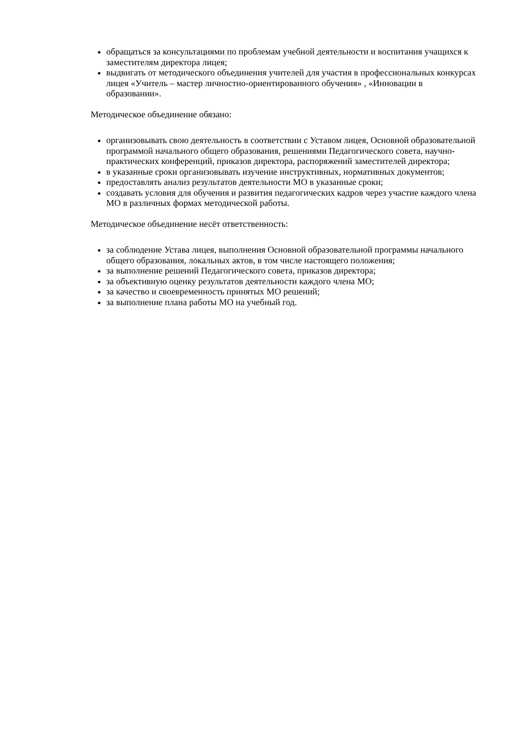обращаться за консультациями по проблемам учебной деятельности и воспитания учащихся к заместителям директора лицея;
выдвигать от методического объединения учителей для участия в профессиональных конкурсах лицея «Учитель – мастер личностно-ориентированного обучения» , «Инновации в образовании».
Методическое объединение обязано:
организовывать свою деятельность в соответствии с Уставом лицея, Основной образовательной программой начального общего образования, решениями Педагогического совета, научно-практических конференций, приказов директора, распоряжений заместителей директора;
в указанные сроки организовывать изучение инструктивных, нормативных документов;
предоставлять анализ результатов деятельности МО в указанные сроки;
создавать условия для обучения и развития педагогических кадров через участие каждого члена МО в различных формах методической работы.
Методическое объединение несёт ответственность:
за соблюдение Устава лицея, выполнения Основной образовательной программы начального общего образования, локальных актов, в том числе настоящего положения;
за выполнение решений Педагогического совета, приказов директора;
за объективную оценку результатов деятельности каждого члена МО;
за качество и своевременность принятых МО решений;
за выполнение плана работы МО на учебный год.